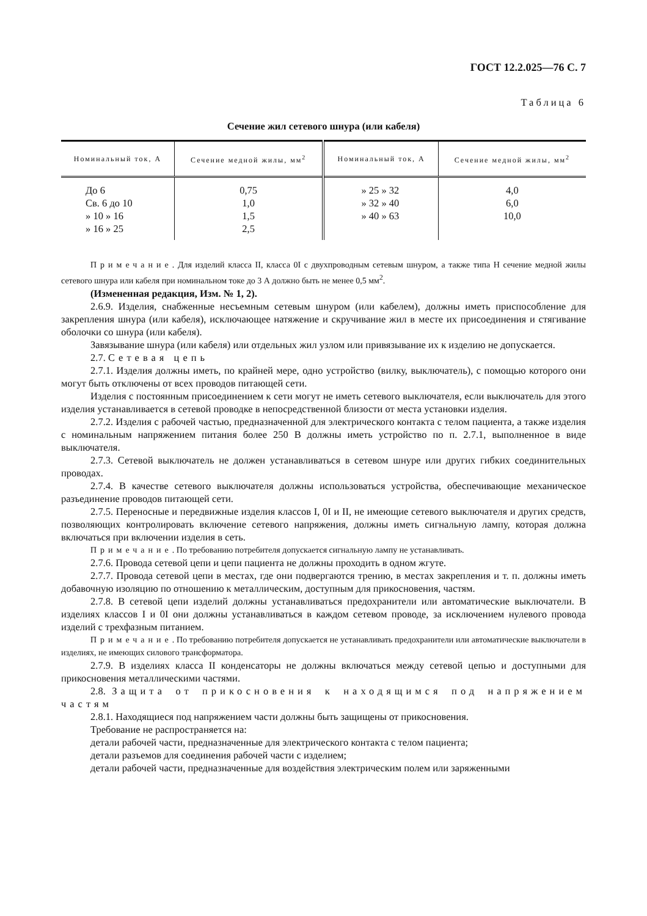ГОСТ 12.2.025—76 С. 7
Таблица 6
Сечение жил сетевого шнура (или кабеля)
| Номинальный ток, А | Сечение медной жилы, мм<sup>2</sup> | Номинальный ток, А | Сечение медной жилы, мм<sup>2</sup> |
| --- | --- | --- | --- |
| До 6 Св. 6 до 10 » 10 » 16 » 16 » 25 | 0,75 1,0 1,5 2,5 | » 25 » 32 » 32 » 40 » 40 » 63 | 4,0 6,0 10,0 |
Примечание. Для изделий класса II, класса 0I с двухпроводным сетевым шнуром, а также типа Н сечение медной жилы сетевого шнура или кабеля при номинальном токе до 3 А должно быть не менее 0,5 мм<sup>2</sup>.
(Измененная редакция, Изм. № 1, 2).
2.6.9. Изделия, снабженные несъемным сетевым шнуром (или кабелем), должны иметь приспособление для закрепления шнура (или кабеля), исключающее натяжение и скручивание жил в месте их присоединения и стягивание оболочки со шнура (или кабеля).
Завязывание шнура (или кабеля) или отдельных жил узлом или привязывание их к изделию не допускается.
2.7. Сетевая цепь
2.7.1. Изделия должны иметь, по крайней мере, одно устройство (вилку, выключатель), с помощью которого они могут быть отключены от всех проводов питающей сети.
Изделия с постоянным присоединением к сети могут не иметь сетевого выключателя, если выключатель для этого изделия устанавливается в сетевой проводке в непосредственной близости от места установки изделия.
2.7.2. Изделия с рабочей частью, предназначенной для электрического контакта с телом пациента, а также изделия с номинальным напряжением питания более 250 В должны иметь устройство по п. 2.7.1, выполненное в виде выключателя.
2.7.3. Сетевой выключатель не должен устанавливаться в сетевом шнуре или других гибких соединительных проводах.
2.7.4. В качестве сетевого выключателя должны использоваться устройства, обеспечивающие механическое разъединение проводов питающей сети.
2.7.5. Переносные и передвижные изделия классов I, 0I и II, не имеющие сетевого выключателя и других средств, позволяющих контролировать включение сетевого напряжения, должны иметь сигнальную лампу, которая должна включаться при включении изделия в сеть.
Примечание. По требованию потребителя допускается сигнальную лампу не устанавливать.
2.7.6. Провода сетевой цепи и цепи пациента не должны проходить в одном жгуте.
2.7.7. Провода сетевой цепи в местах, где они подвергаются трению, в местах закрепления и т. п. должны иметь добавочную изоляцию по отношению к металлическим, доступным для прикосновения, частям.
2.7.8. В сетевой цепи изделий должны устанавливаться предохранители или автоматические выключатели. В изделиях классов I и 0I они должны устанавливаться в каждом сетевом проводе, за исключением нулевого провода изделий с трехфазным питанием.
Примечание. По требованию потребителя допускается не устанавливать предохранители или автоматические выключатели в изделиях, не имеющих силового трансформатора.
2.7.9. В изделиях класса II конденсаторы не должны включаться между сетевой цепью и доступными для прикосновения металлическими частями.
2.8. Защита от прикосновения к находящимся под напряжением частям
2.8.1. Находящиеся под напряжением части должны быть защищены от прикосновения.
Требование не распространяется на:
детали рабочей части, предназначенные для электрического контакта с телом пациента;
детали разъемов для соединения рабочей части с изделием;
детали рабочей части, предназначенные для воздействия электрическим полем или заряженными